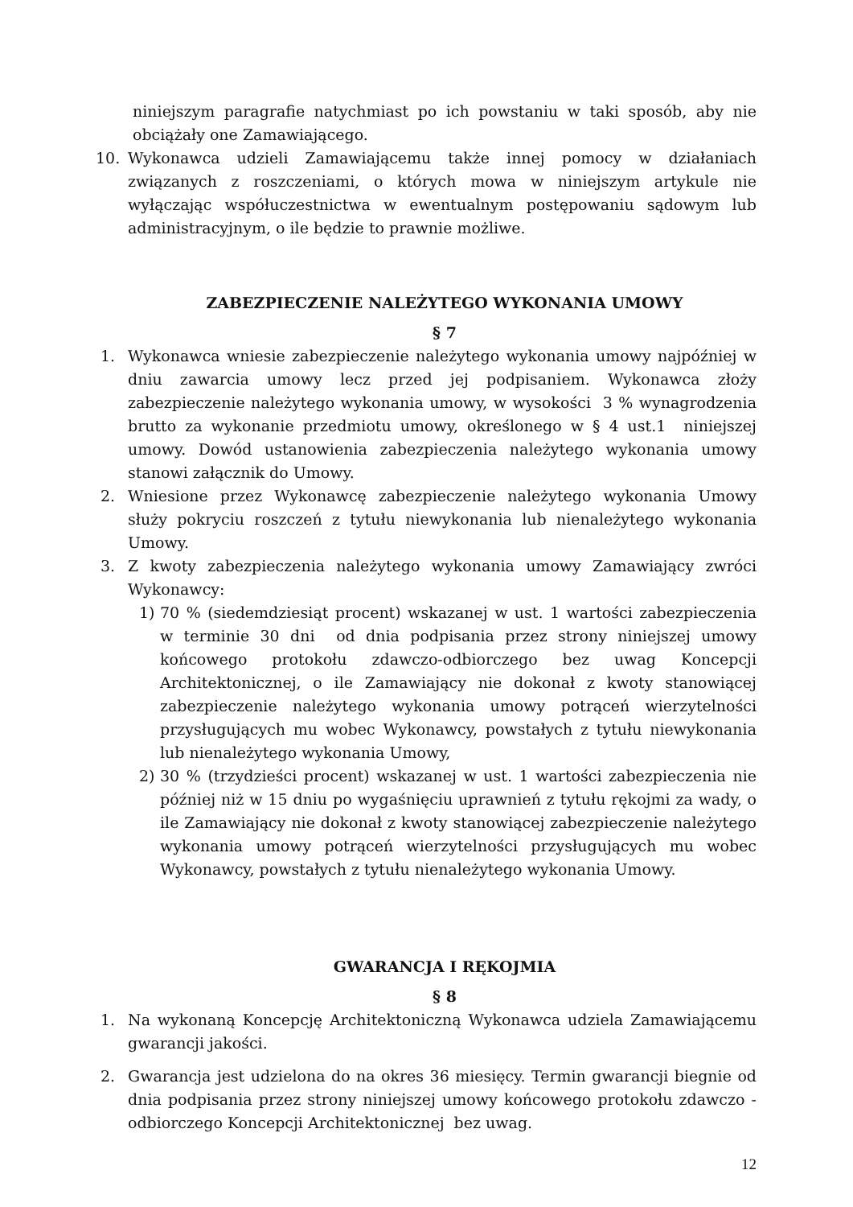niniejszym paragrafie natychmiast po ich powstaniu w taki sposób, aby nie obciążały one Zamawiającego.
10. Wykonawca udzieli Zamawiającemu także innej pomocy w działaniach związanych z roszczeniami, o których mowa w niniejszym artykule nie wyłączając współuczestnictwa w ewentualnym postępowaniu sądowym lub administracyjnym, o ile będzie to prawnie możliwe.
ZABEZPIECZENIE NALEŻYTEGO WYKONANIA UMOWY
§ 7
1. Wykonawca wniesie zabezpieczenie należytego wykonania umowy najpóźniej w dniu zawarcia umowy lecz przed jej podpisaniem. Wykonawca złoży zabezpieczenie należytego wykonania umowy, w wysokości 3 % wynagrodzenia brutto za wykonanie przedmiotu umowy, określonego w § 4 ust.1 niniejszej umowy. Dowód ustanowienia zabezpieczenia należytego wykonania umowy stanowi załącznik do Umowy.
2. Wniesione przez Wykonawcę zabezpieczenie należytego wykonania Umowy służy pokryciu roszczeń z tytułu niewykonania lub nienależytego wykonania Umowy.
3. Z kwoty zabezpieczenia należytego wykonania umowy Zamawiający zwróci Wykonawcy:
1) 70 % (siedemdziesiąt procent) wskazanej w ust. 1 wartości zabezpieczenia w terminie 30 dni od dnia podpisania przez strony niniejszej umowy końcowego protokołu zdawczo-odbiorczego bez uwag Koncepcji Architektonicznej, o ile Zamawiający nie dokonał z kwoty stanowiącej zabezpieczenie należytego wykonania umowy potrąceń wierzytelności przysługujących mu wobec Wykonawcy, powstałych z tytułu niewykonania lub nienależytego wykonania Umowy,
2) 30 % (trzydzieści procent) wskazanej w ust. 1 wartości zabezpieczenia nie później niż w 15 dniu po wygaśnięciu uprawnień z tytułu rękojmi za wady, o ile Zamawiający nie dokonał z kwoty stanowiącej zabezpieczenie należytego wykonania umowy potrąceń wierzytelności przysługujących mu wobec Wykonawcy, powstałych z tytułu nienależytego wykonania Umowy.
GWARANCJA I RĘKOJMIA
§ 8
1. Na wykonaną Koncepcję Architektoniczną Wykonawca udziela Zamawiającemu gwarancji jakości.
2. Gwarancja jest udzielona do na okres 36 miesięcy. Termin gwarancji biegnie od dnia podpisania przez strony niniejszej umowy końcowego protokołu zdawczo - odbiorczego Koncepcji Architektonicznej bez uwag.
12